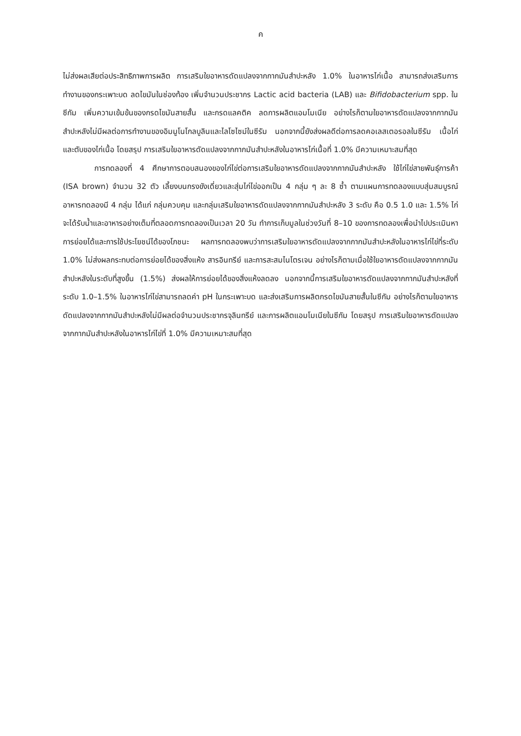ค
ไม่ส่งผลเสียต่อประสิทธิภาพการผลิต การเสริมใยอาหารดัดแปลงจากกากมันสำปะหลัง 1.0% ในอาหารไก่เนื้อ สามารถส่งเสริมการทำงานของกระเพาะบด ลดไขมันในช่องท้อง เพิ่มจำนวนประชากร Lactic acid bacteria (LAB) และ Bifidobacterium spp. ในซีกัม เพิ่มความเข้มข้นของกรดไขมันสายสั้น และกรดแลคติค ลดการผลิตแอมโมเนีย อย่างไรก็ตามใยอาหารดัดแปลงจากกากมันสำปะหลังไม่มีผลต่อการทำงานของอิมมูโนโกลบูลินและไลโซไซม์ในซีรัม นอกจากนี้ยังส่งผลดีต่อการลดคอเลสเตอรอลในซีรัม เนื้อไก่ และตับของไก่เนื้อ โดยสรุป การเสริมใยอาหารดัดแปลงจากกากมันสำปะหลังในอาหารไก่เนื้อที่ 1.0% มีความเหมาะสมที่สุด
การทดลองที่ 4 ศึกษาการตอบสนองของไก่ไข่ต่อการเสริมใยอาหารดัดแปลงจากกากมันสำปะหลัง ใช้ไก่ไข่สายพันธุ์การค้า (ISA brown) จำนวน 32 ตัว เลี้ยงบนกรงขังเดี่ยวและสุ่มไก่ไข่ออกเป็น 4 กลุ่ม ๆ ละ 8 ซ้ำ ตามแผนการทดลองแบบสุ่มสมบูรณ์ อาหารทดลองมี 4 กลุ่ม ได้แก่ กลุ่มควบคุม และกลุ่มเสริมใยอาหารดัดแปลงจากกากมันสำปะหลัง 3 ระดับ คือ 0.5 1.0 และ 1.5% ไก่จะได้รับน้ำและอาหารอย่างเต็มที่ตลอดการทดลองเป็นเวลา 20 วัน ทำการเก็บมูลในช่วงวันที่ 8–10 ของการทดลองเพื่อนำไปประเมินหาการย่อยได้และการใช้ประโยชน์ได้ของโภชนะ ผลการทดลองพบว่าการเสริมใยอาหารดัดแปลงจากกากมันสำปะหลังในอาหารไก่ไข่ที่ระดับ 1.0% ไม่ส่งผลกระทบต่อการย่อยได้ของสิ่งแห้ง สารอินทรีย์ และการสะสมไนโตรเจน อย่างไรก็ตามเมื่อใช้ใยอาหารดัดแปลงจากกากมันสำปะหลังในระดับที่สูงขึ้น (1.5%) ส่งผลให้การย่อยได้ของสิ่งแห้งลดลง นอกจากนี้การเสริมใยอาหารดัดแปลงจากกากมันสำปะหลังที่ระดับ 1.0–1.5% ในอาหารไก่ไข่สามารถลดค่า pH ในกระเพาะบด และส่งเสริมการผลิตกรดไขมันสายสั้นในซีกัม อย่างไรก็ตามใยอาหารดัดแปลงจากกากมันสำปะหลังไม่มีผลต่อจำนวนประชากรจุลินทรีย์ และการผลิตแอมโมเนียในซีกัม โดยสรุป การเสริมใยอาหารดัดแปลงจากกากมันสำปะหลังในอาหารไก่ไข่ที่ 1.0% มีความเหมาะสมที่สุด